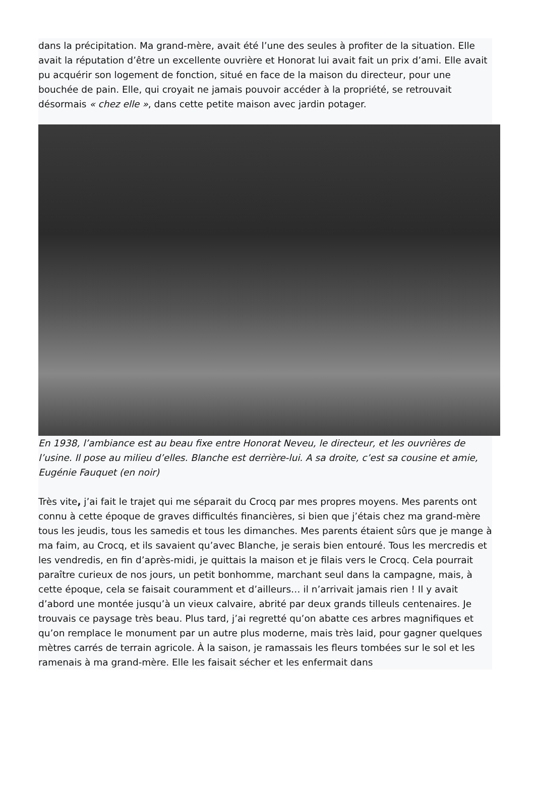dans la précipitation. Ma grand-mère, avait été l’une des seules à profiter de la situation. Elle avait la réputation d’être un excellente ouvrière et Honorat lui avait fait un prix d’ami. Elle avait pu acquérir son logement de fonction, situé en face de la maison du directeur, pour une bouchée de pain. Elle, qui croyait ne jamais pouvoir accéder à la propriété, se retrouvait désormais « chez elle », dans cette petite maison avec jardin potager.
En 1938, l’ambiance est au beau fixe entre Honorat Neveu, le directeur, et les ouvrières de l’usine. Il pose au milieu d’elles. Blanche est derrière-lui. A sa droite, c’est sa cousine et amie, Eugénie Fauquet (en noir)
Très vite, j’ai fait le trajet qui me séparait du Crocq par mes propres moyens. Mes parents ont connu à cette époque de graves difficultés financières, si bien que j’étais chez ma grand-mère tous les jeudis, tous les samedis et tous les dimanches. Mes parents étaient sûrs que je mange à ma faim, au Crocq, et ils savaient qu’avec Blanche, je serais bien entouré. Tous les mercredis et les vendredis, en fin d’après-midi, je quittais la maison et je filais vers le Crocq. Cela pourrait paraître curieux de nos jours, un petit bonhomme, marchant seul dans la campagne, mais, à cette époque, cela se faisait couramment et d’ailleurs… il n’arrivait jamais rien ! Il y avait d’abord une montée jusqu’à un vieux calvaire, abrité par deux grands tilleuls centenaires. Je trouvais ce paysage très beau. Plus tard, j’ai regretté qu’on abatte ces arbres magnifiques et qu’on remplace le monument par un autre plus moderne, mais très laid, pour gagner quelques mètres carrés de terrain agricole. À la saison, je ramassais les fleurs tombées sur le sol et les ramenais à ma grand-mère. Elle les faisait sécher et les enfermait dans